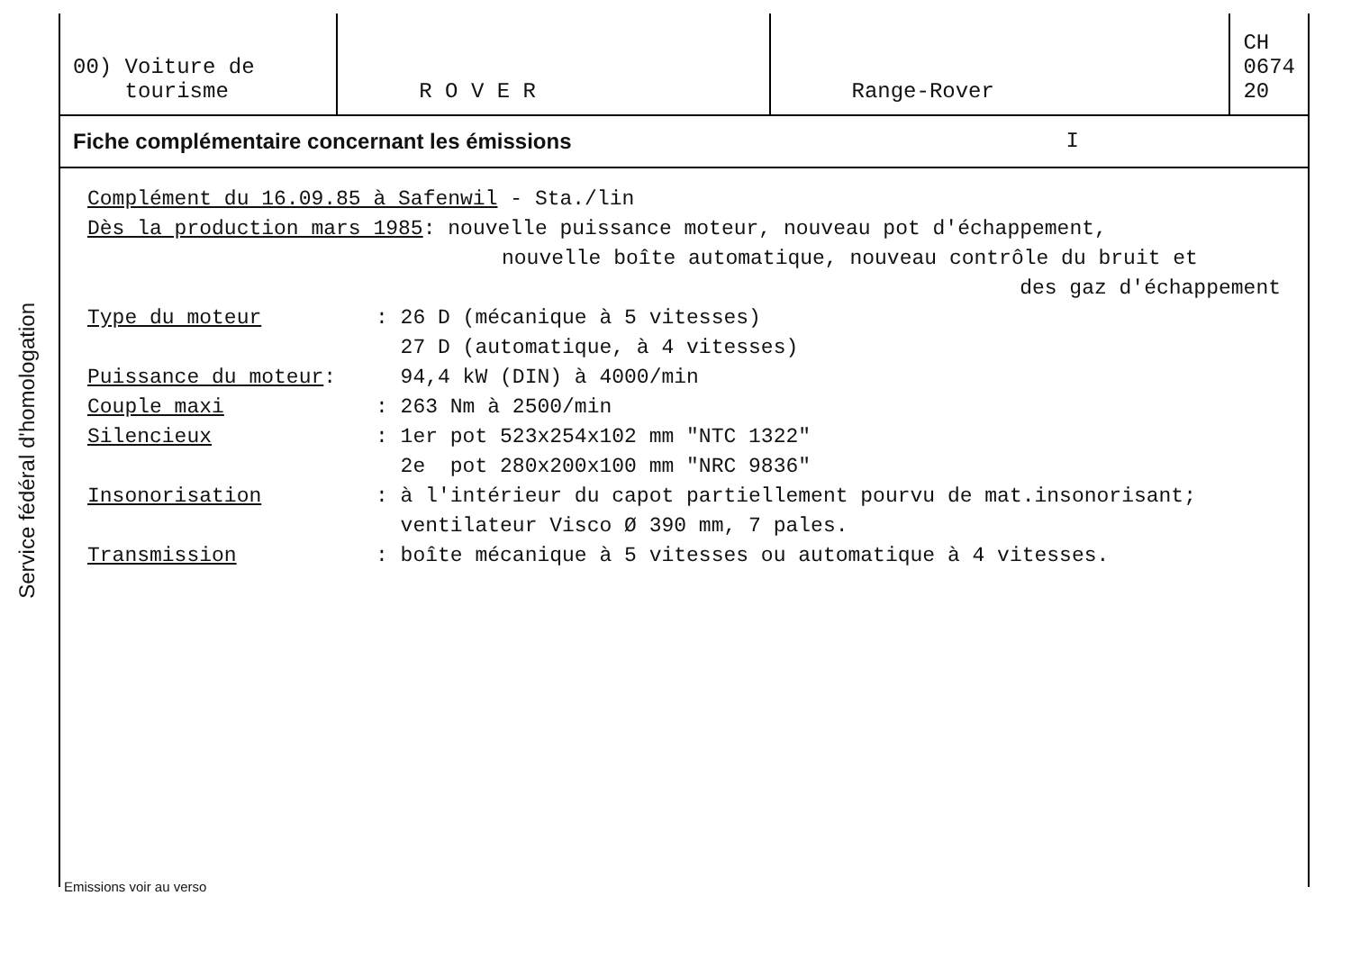Service fédéral d'homologation
| 00) Voiture de tourisme | R O V E R | Range-Rover | CH 0674 20 |
Fiche complémentaire concernant les émissions I
Complément du 16.09.85 à Safenwil - Sta./lin
Dès la production mars 1985: nouvelle puissance moteur, nouveau pot d'échappement,
nouvelle boîte automatique, nouveau contrôle du bruit et
des gaz d'échappement
Type du moteur: 26 D (mécanique à 5 vitesses)
27 D (automatique, à 4 vitesses)
Puissance du moteur: 94,4 kW (DIN) à 4000/min
Couple maxi: 263 Nm à 2500/min
Silencieux: 1er pot 523x254x102 mm "NTC 1322"
2e pot 280x200x100 mm "NRC 9836"
Insonorisation: à l'intérieur du capot partiellement pourvu de mat.insonorisant;
ventilateur Visco Ø 390 mm, 7 pales.
Transmission: boîte mécanique à 5 vitesses ou automatique à 4 vitesses.
Emissions voir au verso